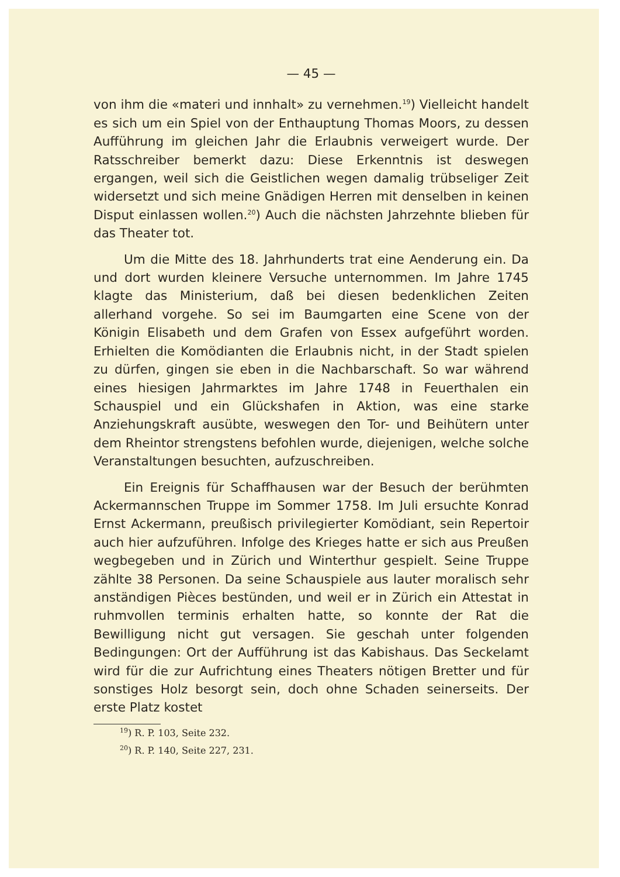— 45 —
von ihm die «materi und innhalt» zu vernehmen.<sup>19</sup>) Vielleicht handelt es sich um ein Spiel von der Enthauptung Thomas Moors, zu dessen Aufführung im gleichen Jahr die Erlaubnis verweigert wurde. Der Ratsschreiber bemerkt dazu: Diese Erkenntnis ist deswegen ergangen, weil sich die Geistlichen wegen damalig trübseliger Zeit widersetzt und sich meine Gnädigen Herren mit denselben in keinen Disput einlassen wollen.<sup>20</sup>) Auch die nächsten Jahrzehnte blieben für das Theater tot.
Um die Mitte des 18. Jahrhunderts trat eine Aenderung ein. Da und dort wurden kleinere Versuche unternommen. Im Jahre 1745 klagte das Ministerium, daß bei diesen bedenklichen Zeiten allerhand vorgehe. So sei im Baumgarten eine Scene von der Königin Elisabeth und dem Grafen von Essex aufgeführt worden. Erhielten die Komödianten die Erlaubnis nicht, in der Stadt spielen zu dürfen, gingen sie eben in die Nachbarschaft. So war während eines hiesigen Jahrmarktes im Jahre 1748 in Feuerthalen ein Schauspiel und ein Glückshafen in Aktion, was eine starke Anziehungskraft ausübte, weswegen den Tor- und Beihütern unter dem Rheintor strengstens befohlen wurde, diejenigen, welche solche Veranstaltungen besuchten, aufzuschreiben.
Ein Ereignis für Schaffhausen war der Besuch der berühmten Ackermannschen Truppe im Sommer 1758. Im Juli ersuchte Konrad Ernst Ackermann, preußisch privilegierter Komödiant, sein Repertoir auch hier aufzuführen. Infolge des Krieges hatte er sich aus Preußen wegbegeben und in Zürich und Winterthur gespielt. Seine Truppe zählte 38 Personen. Da seine Schauspiele aus lauter moralisch sehr anständigen Pièces bestünden, und weil er in Zürich ein Attestat in ruhmvollen terminis erhalten hatte, so konnte der Rat die Bewilligung nicht gut versagen. Sie geschah unter folgenden Bedingungen: Ort der Aufführung ist das Kabishaus. Das Seckelamt wird für die zur Aufrichtung eines Theaters nötigen Bretter und für sonstiges Holz besorgt sein, doch ohne Schaden seinerseits. Der erste Platz kostet
<sup>19</sup>) R. P. 103, Seite 232.
<sup>20</sup>) R. P. 140, Seite 227, 231.